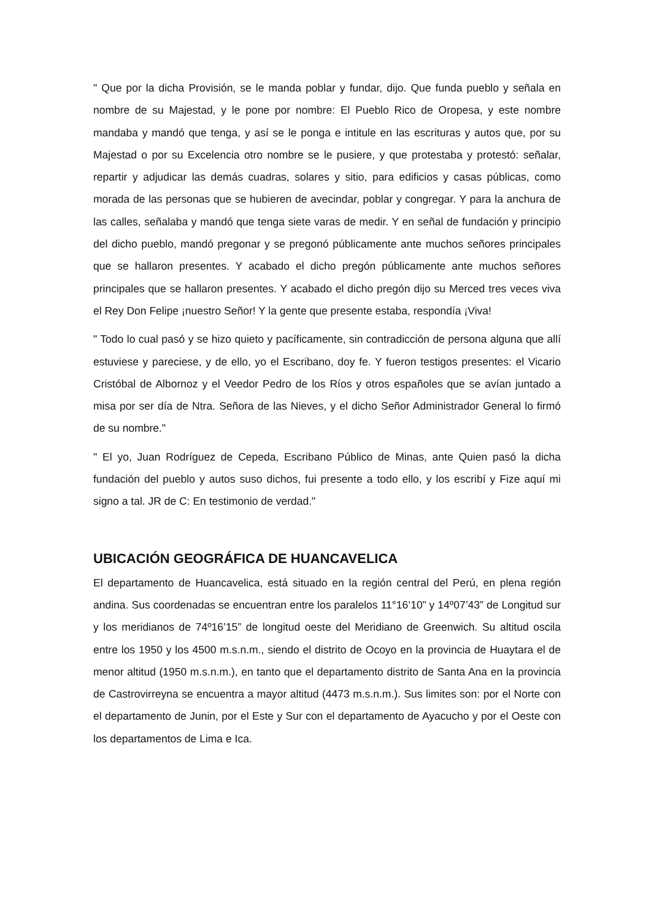" Que por la dicha Provisión, se le manda poblar y fundar, dijo. Que funda pueblo y señala en nombre de su Majestad, y le pone por nombre: El Pueblo Rico de Oropesa, y este nombre mandaba y mandó que tenga, y así se le ponga e intitule en las escrituras y autos que, por su Majestad o por su Excelencia otro nombre se le pusiere, y que protestaba y protestó: señalar, repartir y adjudicar las demás cuadras, solares y sitio, para edificios y casas públicas, como morada de las personas que se hubieren de avecindar, poblar y congregar. Y para la anchura de las calles, señalaba y mandó que tenga siete varas de medir. Y en señal de fundación y principio del dicho pueblo, mandó pregonar y se pregonó públicamente ante muchos señores principales que se hallaron presentes. Y acabado el dicho pregón públicamente ante muchos señores principales que se hallaron presentes. Y acabado el dicho pregón dijo su Merced tres veces viva el Rey Don Felipe ¡nuestro Señor! Y la gente que presente estaba, respondía ¡Viva!
" Todo lo cual pasó y se hizo quieto y pacíficamente, sin contradicción de persona alguna que allí estuviese y pareciese, y de ello, yo el Escribano, doy fe. Y fueron testigos presentes: el Vicario Cristóbal de Albornoz y el Veedor Pedro de los Ríos y otros españoles que se avían juntado a misa por ser día de Ntra. Señora de las Nieves, y el dicho Señor Administrador General lo firmó de su nombre."
" El yo, Juan Rodríguez de Cepeda, Escribano Público de Minas, ante Quien pasó la dicha fundación del pueblo y autos suso dichos, fui presente a todo ello, y los escribí y Fize aquí mi signo a tal. JR de C: En testimonio de verdad."
UBICACIÓN GEOGRÁFICA DE HUANCAVELICA
El departamento de Huancavelica, está situado en la región central del Perú, en plena región andina. Sus coordenadas se encuentran entre los paralelos 11°16’10” y 14º07’43” de Longitud sur y los meridianos de 74º16’15” de longitud oeste del Meridiano de Greenwich. Su altitud oscila entre los 1950 y los 4500 m.s.n.m., siendo el distrito de Ocoyo en la provincia de Huaytara el de menor altitud (1950 m.s.n.m.), en tanto que el departamento distrito de Santa Ana en la provincia de Castrovirreyna se encuentra a mayor altitud (4473 m.s.n.m.). Sus limites son: por el Norte con el departamento de Junin, por el Este y Sur con el departamento de Ayacucho y por el Oeste con los departamentos de Lima e Ica.